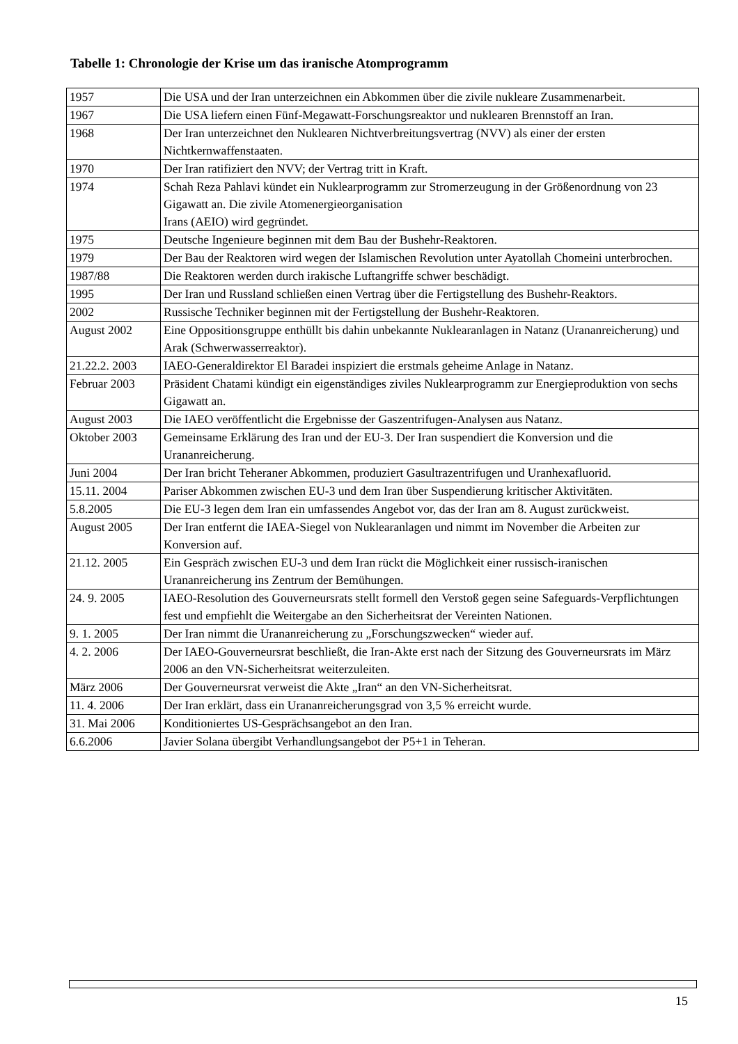Tabelle 1: Chronologie der Krise um das iranische Atomprogramm
| 1957 | Die USA und der Iran unterzeichnen ein Abkommen über die zivile nukleare Zusammenarbeit. |
| 1967 | Die USA liefern einen Fünf-Megawatt-Forschungsreaktor und nuklearen Brennstoff an Iran. |
| 1968 | Der Iran unterzeichnet den Nuklearen Nichtverbreitungsvertrag (NVV) als einer der ersten Nichtkernwaffenstaaten. |
| 1970 | Der Iran ratifiziert den NVV; der Vertrag tritt in Kraft. |
| 1974 | Schah Reza Pahlavi kündet ein Nuklearprogramm zur Stromerzeugung in der Größenordnung von 23 Gigawatt an. Die zivile Atomenergieorganisation Irans (AEIO) wird gegründet. |
| 1975 | Deutsche Ingenieure beginnen mit dem Bau der Bushehr-Reaktoren. |
| 1979 | Der Bau der Reaktoren wird wegen der Islamischen Revolution unter Ayatollah Chomeini unterbrochen. |
| 1987/88 | Die Reaktoren werden durch irakische Luftangriffe schwer beschädigt. |
| 1995 | Der Iran und Russland schließen einen Vertrag über die Fertigstellung des Bushehr-Reaktors. |
| 2002 | Russische Techniker beginnen mit der Fertigstellung der Bushehr-Reaktoren. |
| August 2002 | Eine Oppositionsgruppe enthüllt bis dahin unbekannte Nuklearanlagen in Natanz (Urananreicherung) und Arak (Schwerwasserreaktor). |
| 21.22.2. 2003 | IAEO-Generaldirektor El Baradei inspiziert die erstmals geheime Anlage in Natanz. |
| Februar 2003 | Präsident Chatami kündigt ein eigenständiges ziviles Nuklearprogramm zur Energieproduktion von sechs Gigawatt an. |
| August 2003 | Die IAEO veröffentlicht die Ergebnisse der Gaszentrifugen-Analysen aus Natanz. |
| Oktober 2003 | Gemeinsame Erklärung des Iran und der EU-3. Der Iran suspendiert die Konversion und die Urananreicherung. |
| Juni 2004 | Der Iran bricht Teheraner Abkommen, produziert Gasultrazentrifugen und Uranhexafluorid. |
| 15.11. 2004 | Pariser Abkommen zwischen EU-3 und dem Iran über Suspendierung kritischer Aktivitäten. |
| 5.8.2005 | Die EU-3 legen dem Iran ein umfassendes Angebot vor, das der Iran am 8. August zurückweist. |
| August 2005 | Der Iran entfernt die IAEA-Siegel von Nuklearanlagen und nimmt im November die Arbeiten zur Konversion auf. |
| 21.12. 2005 | Ein Gespräch zwischen EU-3 und dem Iran rückt die Möglichkeit einer russisch-iranischen Urananreicherung ins Zentrum der Bemühungen. |
| 24. 9. 2005 | IAEO-Resolution des Gouverneursrats stellt formell den Verstoß gegen seine Safeguards-Verpflichtungen fest und empfiehlt die Weitergabe an den Sicherheitsrat der Vereinten Nationen. |
| 9. 1. 2005 | Der Iran nimmt die Urananreicherung zu „Forschungszwecken“ wieder auf. |
| 4. 2. 2006 | Der IAEO-Gouverneursrat beschließt, die Iran-Akte erst nach der Sitzung des Gouverneursrats im März 2006 an den VN-Sicherheitsrat weiterzuleiten. |
| März 2006 | Der Gouverneursrat verweist die Akte „Iran“ an den VN-Sicherheitsrat. |
| 11. 4. 2006 | Der Iran erklärt, dass ein Urananreicherungsgrad von 3,5 % erreicht wurde. |
| 31. Mai 2006 | Konditioniertes US-Gesprächsangebot an den Iran. |
| 6.6.2006 | Javier Solana übergibt Verhandlungsangebot der P5+1 in Teheran. |
15